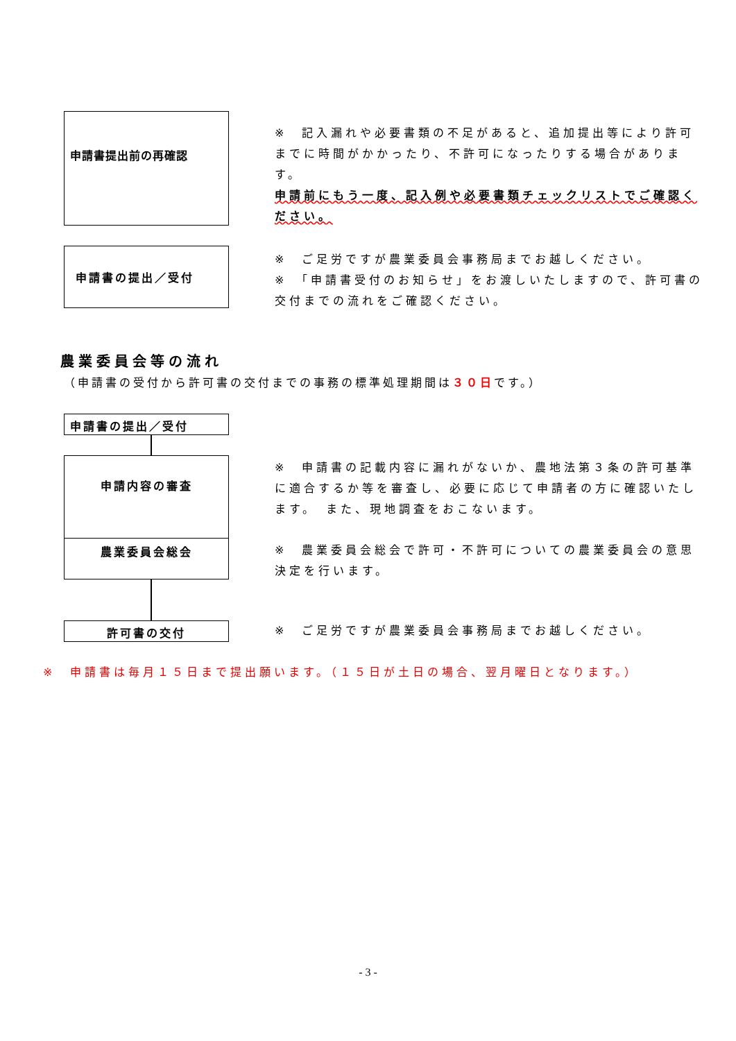申請書提出前の再確認
※　記入漏れや必要書類の不足があると、追加提出等により許可までに時間がかかったり、不許可になったりする場合があります。
申請前にもう一度、記入例や必要書類チェックリストでご確認ください。
申請書の提出／受付
※　ご足労ですが農業委員会事務局までお越しください。
※　「申請書受付のお知らせ」をお渡しいたしますので、許可書の交付までの流れをご確認ください。
農業委員会等の流れ
（申請書の受付から許可書の交付までの事務の標準処理期間は３０日です。）
申請書の提出／受付
申請内容の審査
※　申請書の記載内容に漏れがないか、農地法第３条の許可基準に適合するか等を審査し、必要に応じて申請者の方に確認いたします。　また、現地調査をおこないます。
農業委員会総会
※　農業委員会総会で許可・不許可についての農業委員会の意思決定を行います。
許可書の交付
※　ご足労ですが農業委員会事務局までお越しください。
※　申請書は毎月１５日まで提出願います。（１５日が土日の場合、翌月曜日となります。）
- 3 -